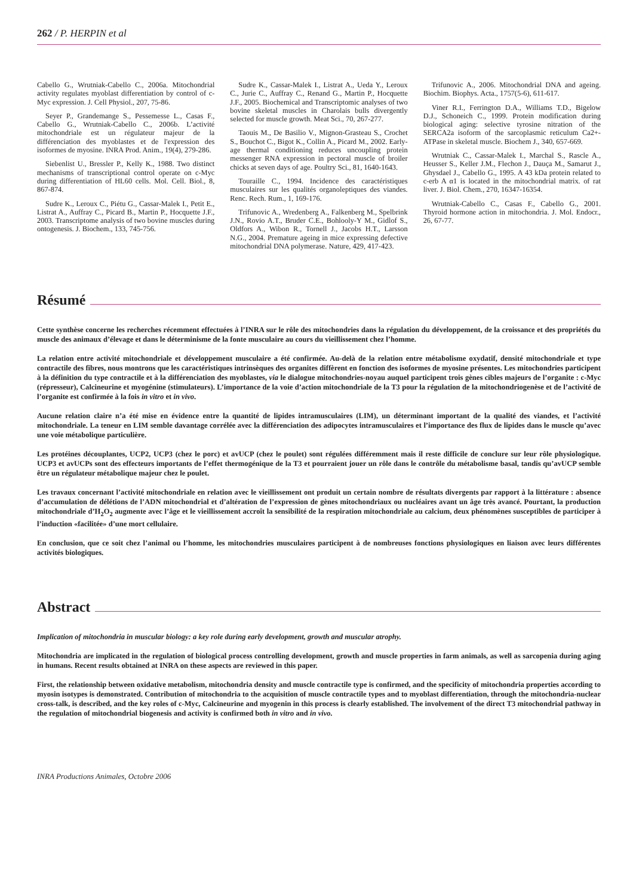262 / P. HERPIN et al
Cabello G., Wrutniak-Cabello C., 2006a. Mitochondrial activity regulates myoblast differentiation by control of c-Myc expression. J. Cell Physiol., 207, 75-86.
Seyer P., Grandemange S., Pessemesse L., Casas F., Cabello G., Wrutniak-Cabello C., 2006b. L’activité mitochondriale est un régulateur majeur de la différenciation des myoblastes et de l'expression des isoformes de myosine. INRA Prod. Anim., 19(4), 279-286.
Siebenlist U., Bressler P., Kelly K., 1988. Two distinct mechanisms of transcriptional control operate on c-Myc during differentiation of HL60 cells. Mol. Cell. Biol., 8, 867-874.
Sudre K., Leroux C., Piétu G., Cassar-Malek I., Petit E., Listrat A., Auffray C., Picard B., Martin P., Hocquette J.F., 2003. Transcriptome analysis of two bovine muscles during ontogenesis. J. Biochem., 133, 745-756.
Sudre K., Cassar-Malek I., Listrat A., Ueda Y., Leroux C., Jurie C., Auffray C., Renand G., Martin P., Hocquette J.F., 2005. Biochemical and Transcriptomic analyses of two bovine skeletal muscles in Charolais bulls divergently selected for muscle growth. Meat Sci., 70, 267-277.
Taouis M., De Basilio V., Mignon-Grasteau S., Crochet S., Bouchot C., Bigot K., Collin A., Picard M., 2002. Early-age thermal conditioning reduces uncoupling protein messenger RNA expression in pectoral muscle of broiler chicks at seven days of age. Poultry Sci., 81, 1640-1643.
Touraille C., 1994. Incidence des caractéristiques musculaires sur les qualités organoleptiques des viandes. Renc. Rech. Rum., 1, 169-176.
Trifunovic A., Wredenberg A., Falkenberg M., Spelbrink J.N., Rovio A.T., Bruder C.E., Bohlooly-Y M., Gidlof S., Oldfors A., Wibon R., Tornell J., Jacobs H.T., Larsson N.G., 2004. Premature ageing in mice expressing defective mitochondrial DNA polymerase. Nature, 429, 417-423.
Trifunovic A., 2006. Mitochondrial DNA and ageing. Biochim. Biophys. Acta., 1757(5-6), 611-617.
Viner R.I., Ferrington D.A., Williams T.D., Bigelow D.J., Schoneich C., 1999. Protein modification during biological aging: selective tyrosine nitration of the SERCA2a isoform of the sarcoplasmic reticulum Ca2+-ATPase in skeletal muscle. Biochem J., 340, 657-669.
Wrutniak C., Cassar-Malek I., Marchal S., Rascle A., Heusser S., Keller J.M., Flechon J., Dauça M., Samarut J., Ghysdael J., Cabello G., 1995. A 43 kDa protein related to c-erb A α1 is located in the mitochondrial matrix. of rat liver. J. Biol. Chem., 270, 16347-16354.
Wrutniak-Cabello C., Casas F., Cabello G., 2001. Thyroid hormone action in mitochondria. J. Mol. Endocr., 26, 67-77.
Résumé
Cette synthèse concerne les recherches récemment effectuées à l’INRA sur le rôle des mitochondries dans la régulation du développement, de la croissance et des propriétés du muscle des animaux d’élevage et dans le déterminisme de la fonte musculaire au cours du vieillissement chez l’homme.
La relation entre activité mitochondriale et développement musculaire a été confirmée. Au-delà de la relation entre métabolisme oxydatif, densité mitochondriale et type contractile des fibres, nous montrons que les caractéristiques intrinsèques des organites diffèrent en fonction des isoformes de myosine présentes. Les mitochondries participent à la définition du type contractile et à la différenciation des myoblastes, via le dialogue mitochondries-noyau auquel participent trois gènes cibles majeurs de l’organite : c-Myc (répresseur), Calcineurine et myogénine (stimulateurs). L’importance de la voie d’action mitochondriale de la T3 pour la régulation de la mitochondriogenèse et de l’activité de l’organite est confirmée à la fois in vitro et in vivo.
Aucune relation claire n’a été mise en évidence entre la quantité de lipides intramusculaires (LIM), un déterminant important de la qualité des viandes, et l’activité mitochondriale. La teneur en LIM semble davantage corrélée avec la différenciation des adipocytes intramusculaires et l’importance des flux de lipides dans le muscle qu’avec une voie métabolique particulière.
Les protéines découplantes, UCP2, UCP3 (chez le porc) et avUCP (chez le poulet) sont régulées différemment mais il reste difficile de conclure sur leur rôle physiologique. UCP3 et avUCPs sont des effecteurs importants de l’effet thermogénique de la T3 et pourraient jouer un rôle dans le contrôle du métabolisme basal, tandis qu’avUCP semble être un régulateur métabolique majeur chez le poulet.
Les travaux concernant l’activité mitochondriale en relation avec le vieillissement ont produit un certain nombre de résultats divergents par rapport à la littérature : absence d’accumulation de délétions de l’ADN mitochondrial et d’altération de l’expression de gènes mitochondriaux ou nucléaires avant un âge très avancé. Pourtant, la production mitochondriale d’H<sub>2</sub>O<sub>2</sub> augmente avec l’âge et le vieillissement accroît la sensibilité de la respiration mitochondriale au calcium, deux phénomènes susceptibles de participer à l’induction «facilitée» d’une mort cellulaire.
En conclusion, que ce soit chez l’animal ou l’homme, les mitochondries musculaires participent à de nombreuses fonctions physiologiques en liaison avec leurs différentes activités biologiques.
Abstract
Implication of mitochondria in muscular biology: a key role during early development, growth and muscular atrophy.
Mitochondria are implicated in the regulation of biological process controlling development, growth and muscle properties in farm animals, as well as sarcopenia during aging in humans. Recent results obtained at INRA on these aspects are reviewed in this paper.
First, the relationship between oxidative metabolism, mitochondria density and muscle contractile type is confirmed, and the specificity of mitochondria properties according to myosin isotypes is demonstrated. Contribution of mitochondria to the acquisition of muscle contractile types and to myoblast differentiation, through the mitochondria-nuclear cross-talk, is described, and the key roles of c-Myc, Calcineurine and myogenin in this process is clearly established. The involvement of the direct T3 mitochondrial pathway in the regulation of mitochondrial biogenesis and activity is confirmed both in vitro and in vivo.
INRA Productions Animales, Octobre 2006